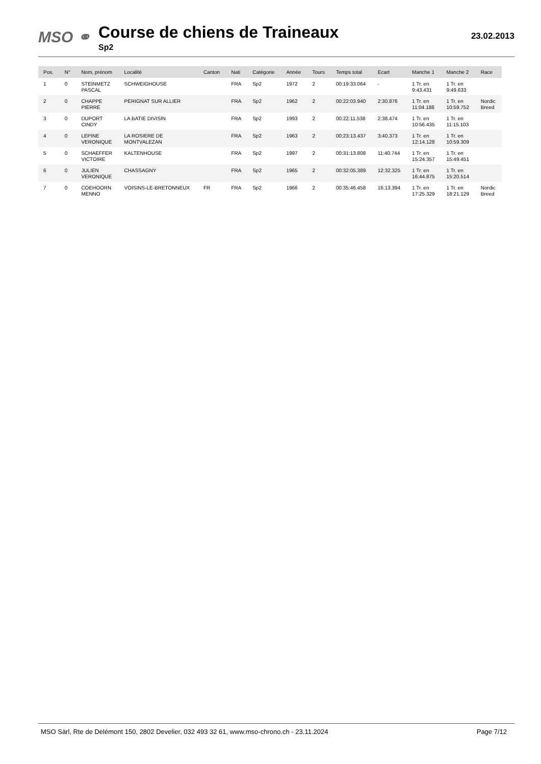MSO ⚭
Course de chiens de Traineaux
Sp2
23.02.2013
| Pos. | N° | Nom, prénom | Localité | Canton | Nati | Catégorie | Année | Tours | Temps total | Ecart | Manche 1 | Manche 2 | Race |
| --- | --- | --- | --- | --- | --- | --- | --- | --- | --- | --- | --- | --- | --- |
| 1 | 0 | STEINMETZ PASCAL | SCHWEIGHOUSE | | FRA | Sp2 | 1972 | 2 | 00:19:33.064 | - | 1 Tr. en 9:43.431 | 1 Tr. en 9:49.633 | |
| 2 | 0 | CHAPPE PIERRE | PERIGNAT SUR ALLIER | | FRA | Sp2 | 1962 | 2 | 00:22:03.940 | 2:30.876 | 1 Tr. en 11:04.188 | 1 Tr. en 10:59.752 | Nordic Breed |
| 3 | 0 | DUPORT CINDY | LA BATIE DIVISIN | | FRA | Sp2 | 1993 | 2 | 00:22:11.538 | 2:38.474 | 1 Tr. en 10:56.435 | 1 Tr. en 11:15.103 | |
| 4 | 0 | LEPINE VERONIQUE | LA ROSIERE DE MONTVALEZAN | | FRA | Sp2 | 1963 | 2 | 00:23:13.437 | 3:40.373 | 1 Tr. en 12:14.128 | 1 Tr. en 10:59.309 | |
| 5 | 0 | SCHAEFFER VICTOIRE | KALTENHOUSE | | FRA | Sp2 | 1997 | 2 | 00:31:13.808 | 11:40.744 | 1 Tr. en 15:24.357 | 1 Tr. en 15:49.451 | |
| 6 | 0 | JULIEN VERONIQUE | CHASSAGNY | | FRA | Sp2 | 1965 | 2 | 00:32:05.389 | 12:32.325 | 1 Tr. en 16:44.875 | 1 Tr. en 15:20.514 | |
| 7 | 0 | COEHOORN MENNO | VOISINS-LE-BRETONNEUX | FR | FRA | Sp2 | 1966 | 2 | 00:35:46.458 | 16:13.394 | 1 Tr. en 17:25.329 | 1 Tr. en 18:21.129 | Nordic Breed |
MSO Sàrl, Rte de Delémont 150, 2802 Develier, 032 493 32 61, www.mso-chrono.ch - 23.11.2024 Page 7/12